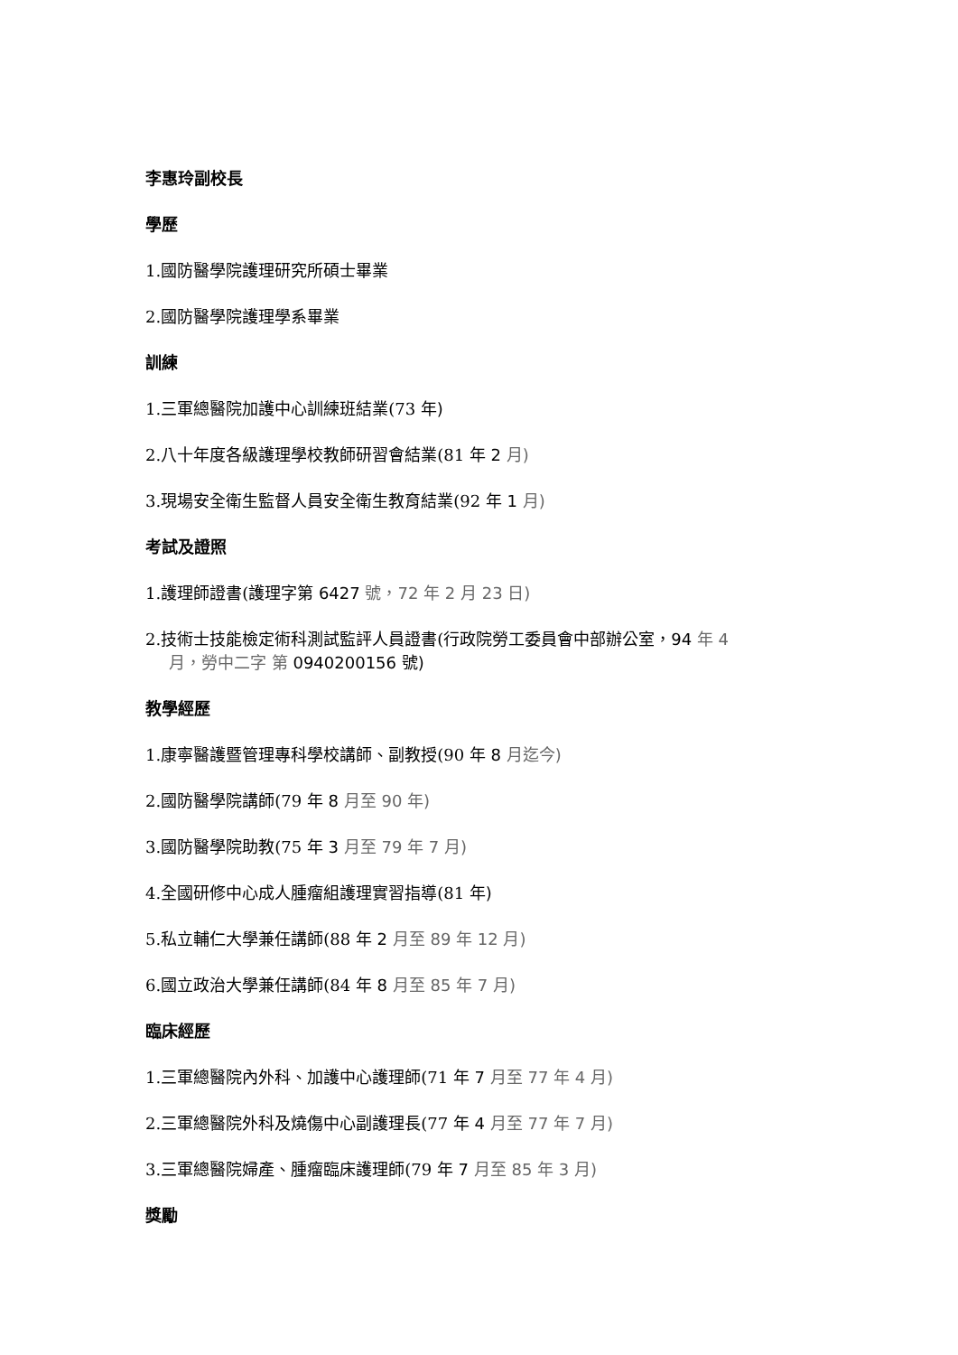李惠玲副校長
學歷
1.國防醫學院護理研究所碩士畢業
2.國防醫學院護理學系畢業
訓練
1.三軍總醫院加護中心訓練班結業(73 年)
2.八十年度各級護理學校教師研習會結業(81 年 2 月)
3.現場安全衛生監督人員安全衛生教育結業(92 年 1 月)
考試及證照
1.護理師證書(護理字第 6427 號，72 年 2 月 23 日)
2.技術士技能檢定術科測試監評人員證書(行政院勞工委員會中部辦公室，94 年 4
月，勞中二字 第 0940200156 號)
教學經歷
1.康寧醫護暨管理專科學校講師、副教授(90 年 8 月迄今)
2.國防醫學院講師(79 年 8 月至 90 年)
3.國防醫學院助教(75 年 3 月至 79 年 7 月)
4.全國研修中心成人腫瘤組護理實習指導(81 年)
5.私立輔仁大學兼任講師(88 年 2 月至 89 年 12 月)
6.國立政治大學兼任講師(84 年 8 月至 85 年 7 月)
臨床經歷
1.三軍總醫院內外科、加護中心護理師(71 年 7 月至 77 年 4 月)
2.三軍總醫院外科及燒傷中心副護理長(77 年 4 月至 77 年 7 月)
3.三軍總醫院婦產、腫瘤臨床護理師(79 年 7 月至 85 年 3 月)
獎勵